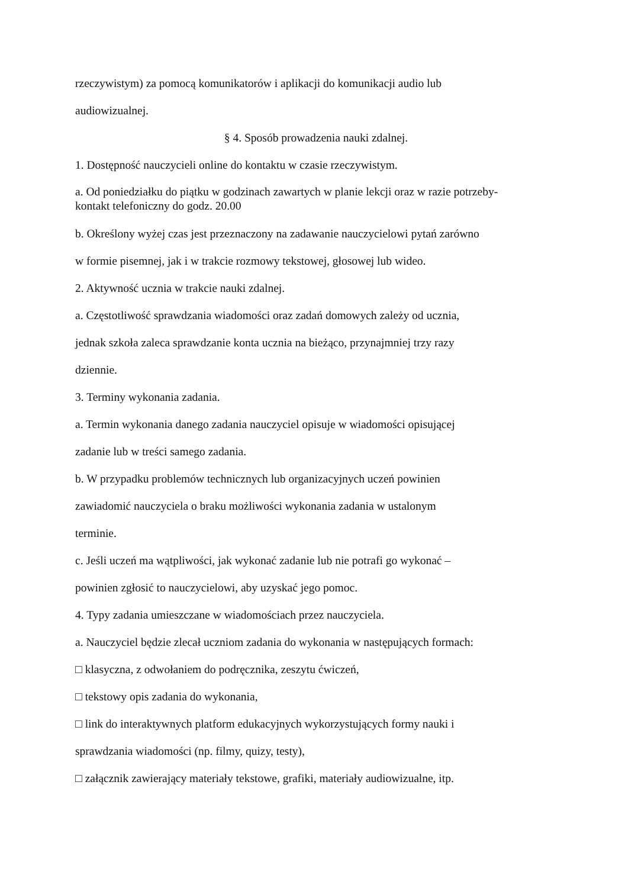rzeczywistym) za pomocą komunikatorów i aplikacji do komunikacji audio lub
audiowizualnej.
§ 4. Sposób prowadzenia nauki zdalnej.
1. Dostępność nauczycieli online do kontaktu w czasie rzeczywistym.
a. Od poniedziałku do piątku w godzinach zawartych w planie lekcji oraz w razie potrzeby-
kontakt telefoniczny do godz. 20.00
b. Określony wyżej czas jest przeznaczony na zadawanie nauczycielowi pytań zarówno
w formie pisemnej, jak i w trakcie rozmowy tekstowej, głosowej lub wideo.
2. Aktywność ucznia w trakcie nauki zdalnej.
a. Częstotliwość sprawdzania wiadomości oraz zadań domowych zależy od ucznia,
jednak szkoła zaleca sprawdzanie konta ucznia na bieżąco, przynajmniej trzy razy
dziennie.
3. Terminy wykonania zadania.
a. Termin wykonania danego zadania nauczyciel opisuje w wiadomości opisującej
zadanie lub w treści samego zadania.
b. W przypadku problemów technicznych lub organizacyjnych uczeń powinien
zawiadomić nauczyciela o braku możliwości wykonania zadania w ustalonym
terminie.
c. Jeśli uczeń ma wątpliwości, jak wykonać zadanie lub nie potrafi go wykonać –
powinien zgłosić to nauczycielowi, aby uzyskać jego pomoc.
4. Typy zadania umieszczane w wiadomościach przez nauczyciela.
a. Nauczyciel będzie zlecał uczniom zadania do wykonania w następujących formach:
□ klasyczna, z odwołaniem do podręcznika, zeszytu ćwiczeń,
□ tekstowy opis zadania do wykonania,
□ link do interaktywnych platform edukacyjnych wykorzystujących formy nauki i
sprawdzania wiadomości (np. filmy, quizy, testy),
□ załącznik zawierający materiały tekstowe, grafiki, materiały audiowizualne, itp.